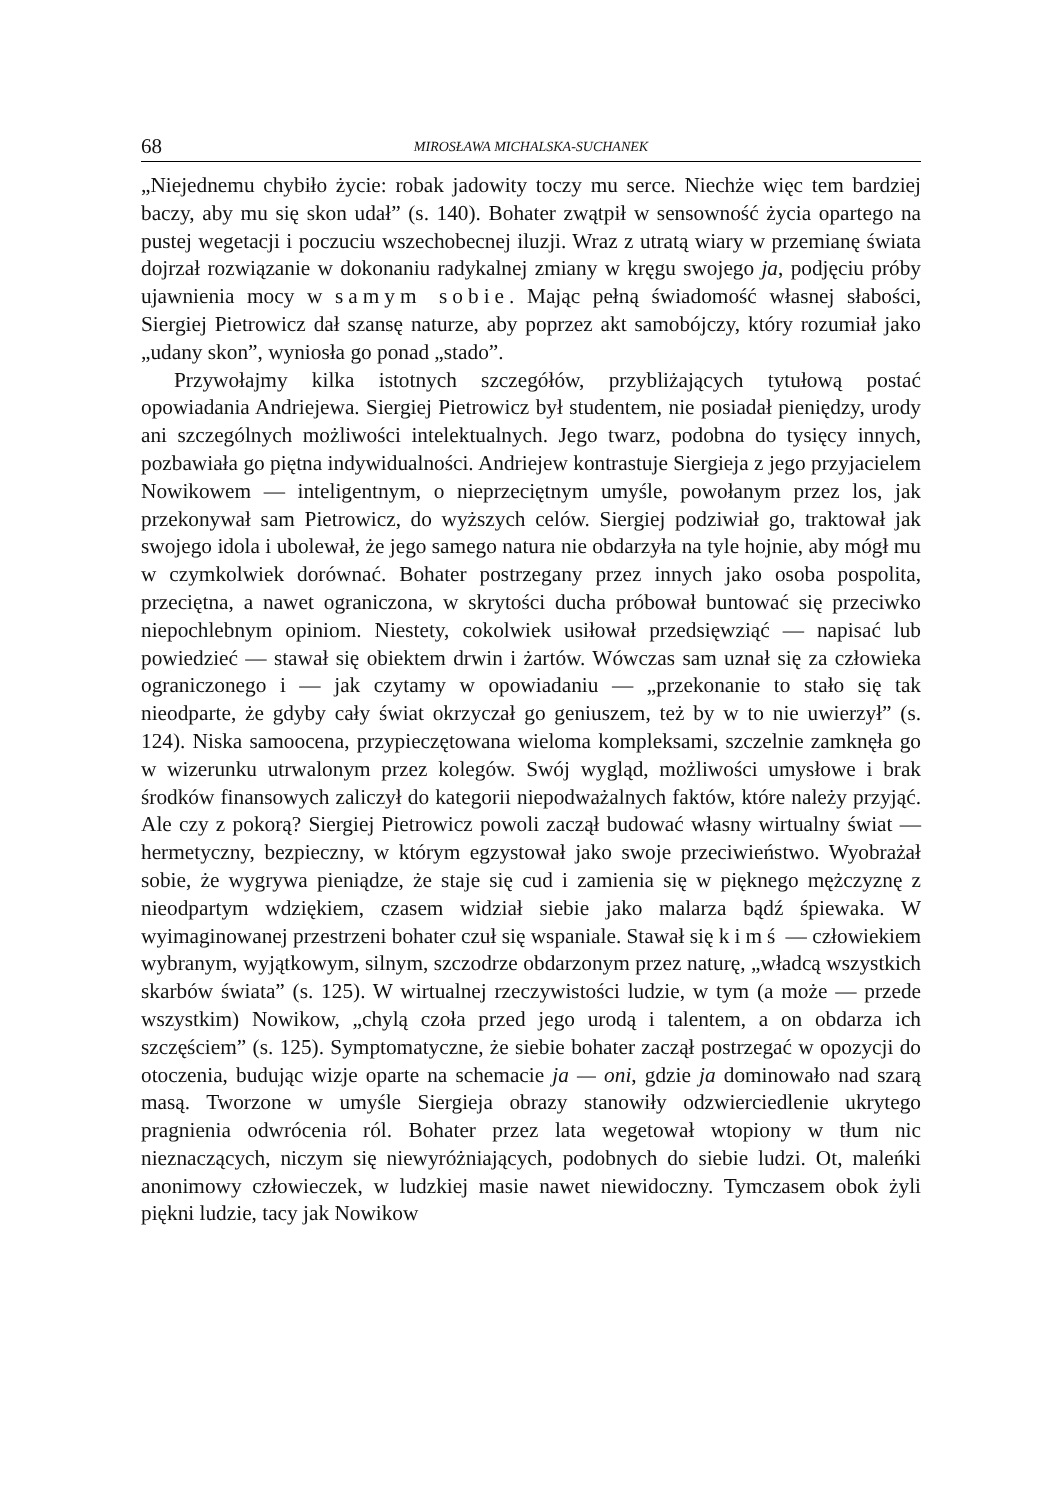68 MIROSŁAWA MICHALSKA-SUCHANEK
„Niejednemu chybiło życie: robak jadowity toczy mu serce. Niechże więc tem bardziej baczy, aby mu się skon udał” (s. 140). Bohater zwątpił w sensowność życia opartego na pustej wegetacji i poczuciu wszechobecnej iluzji. Wraz z utratą wiary w przemianę świata dojrzał rozwiązanie w dokonaniu radykalnej zmiany w kręgu swojego ja, podjęciu próby ujawnienia mocy w samym sobie. Mając pełną świadomość własnej słabości, Siergiej Pietrowicz dał szansę naturze, aby poprzez akt samobójczy, który rozumiał jako „udany skon”, wyniosła go ponad „stado”.
Przywołajmy kilka istotnych szczegółów, przybliżających tytułową postać opowiadania Andriejewa. Siergiej Pietrowicz był studentem, nie posiadał pieniędzy, urody ani szczególnych możliwości intelektualnych. Jego twarz, podobna do tysięcy innych, pozbawiała go piętna indywidualności. Andriejew kontrastuje Siergieja z jego przyjacielem Nowikowem — inteligentnym, o nieprzeciętnym umyśle, powołanym przez los, jak przekonywał sam Pietrowicz, do wyższych celów. Siergiej podziwiał go, traktował jak swojego idola i ubolewał, że jego samego natura nie obdarzyła na tyle hojnie, aby mógł mu w czymkolwiek dorównać. Bohater postrzegany przez innych jako osoba pospolita, przeciętna, a nawet ograniczona, w skrytości ducha próbował buntować się przeciwko niepochlebnym opiniom. Niestety, cokolwiek usiłował przedsięwziąć — napisać lub powiedzieć — stawał się obiektem drwin i żartów. Wówczas sam uznał się za człowieka ograniczonego i — jak czytamy w opowiadaniu — „przekonanie to stało się tak nieodparte, że gdyby cały świat okrzyczał go geniuszem, też by w to nie uwierzył” (s. 124). Niska samoocena, przypieczętowana wieloma kompleksami, szczelnie zamknęła go w wizerunku utrwalonym przez kolegów. Swój wygląd, możliwości umysłowe i brak środków finansowych zaliczył do kategorii niepodważalnych faktów, które należy przyjąć. Ale czy z pokorą? Siergiej Pietrowicz powoli zaczął budować własny wirtualny świat — hermetyczny, bezpieczny, w którym egzystował jako swoje przeciwieństwo. Wyobrażał sobie, że wygrywa pieniądze, że staje się cud i zamienia się w pięknego mężczyznę z nieodpartym wdziękiem, czasem widział siebie jako malarza bądź śpiewaka. W wyimaginowanej przestrzeni bohater czuł się wspaniale. Stawał się kimś — człowiekiem wybranym, wyjątkowym, silnym, szczodrze obdarzonym przez naturę, „władcą wszystkich skarbów świata” (s. 125). W wirtualnej rzeczywistości ludzie, w tym (a może — przede wszystkim) Nowikow, „chylą czoła przed jego urodą i talentem, a on obdarza ich szczęściem” (s. 125). Symptomatyczne, że siebie bohater zaczął postrzegać w opozycji do otoczenia, budując wizje oparte na schemacie ja — oni, gdzie ja dominowało nad szarą masą. Tworzone w umyśle Siergieja obrazy stanowiły odzwierciedlenie ukrytego pragnienia odwrócenia ról. Bohater przez lata wegetował wtopiony w tłum nic nieznaczących, niczym się niewyróżniających, podobnych do siebie ludzi. Ot, maleńki anonimowy człowieczek, w ludzkiej masie nawet niewidoczny. Tymczasem obok żyli piękni ludzie, tacy jak Nowikow